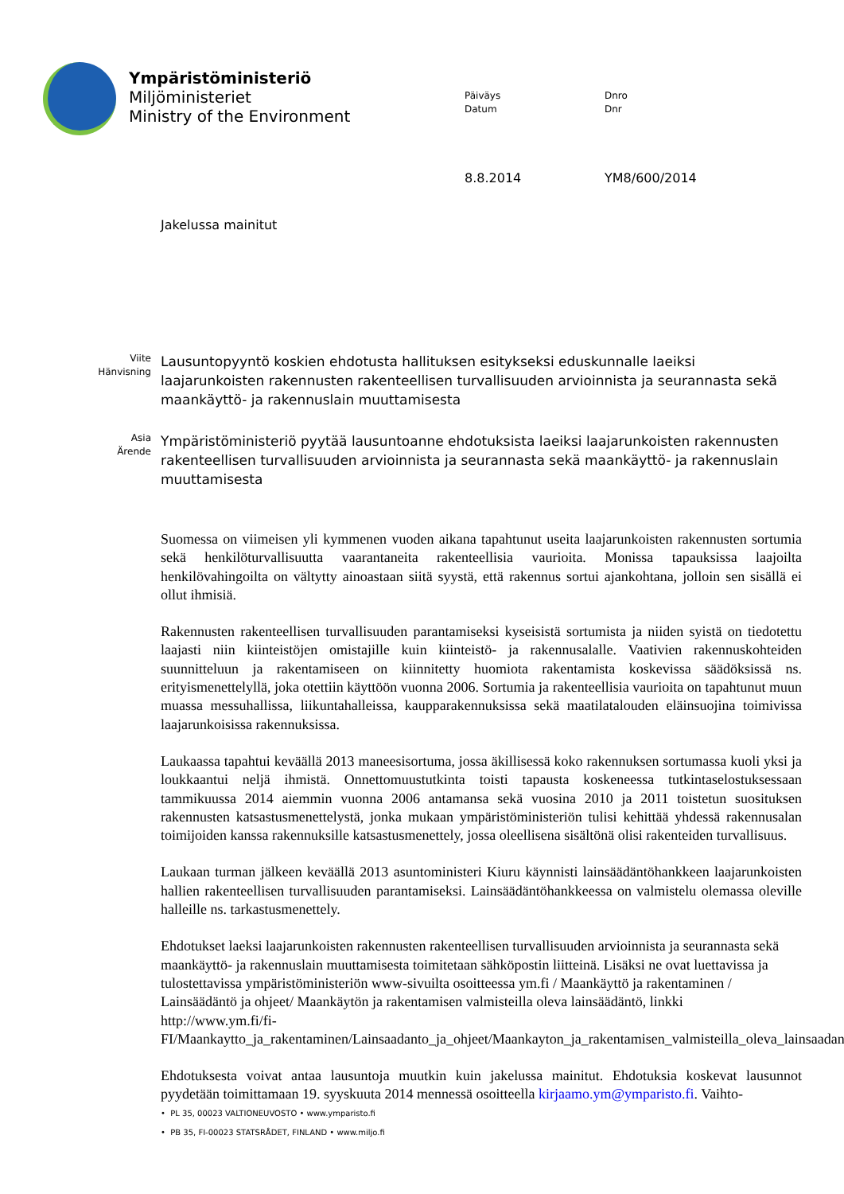Ympäristöministeriö
Miljöministeriet
Ministry of the Environment
Päiväys
Datum
Dnro
Dnr
8.8.2014 YM8/600/2014
Jakelussa mainitut
Viite
Hänvisning
Lausuntopyyntö koskien ehdotusta hallituksen esitykseksi eduskunnalle laeiksi laajarunkoisten rakennusten rakenteellisen turvallisuuden arvioinnista ja seurannasta sekä maankäyttö- ja rakennuslain muuttamisesta
Asia
Ärende
Ympäristöministeriö pyytää lausuntoanne ehdotuksista laeiksi laajarunkoisten rakennusten rakenteellisen turvallisuuden arvioinnista ja seurannasta sekä maankäyttö- ja rakennuslain muuttamisesta
Suomessa on viimeisen yli kymmenen vuoden aikana tapahtunut useita laajarunkoisten rakennusten sortumia sekä henkilöturvallisuutta vaarantaneita rakenteellisia vaurioita. Monissa tapauksissa laajoilta henkilövahingoilta on vältytty ainoastaan siitä syystä, että rakennus sortui ajankohtana, jolloin sen sisällä ei ollut ihmisiä.
Rakennusten rakenteellisen turvallisuuden parantamiseksi kyseisistä sortumista ja niiden syistä on tiedotettu laajasti niin kiinteistöjen omistajille kuin kiinteistö- ja rakennusalalle. Vaativien rakennuskohteiden suunnitteluun ja rakentamiseen on kiinnitetty huomiota rakentamista koskevissa säädöksissä ns. erityismenettelyllä, joka otettiin käyttöön vuonna 2006. Sortumia ja rakenteellisia vaurioita on tapahtunut muun muassa messuhallissa, liikuntahalleissa, kaupparakennuksissa sekä maatilatalouden eläinsuojina toimivissa laajarunkoisissa rakennuksissa.
Laukaassa tapahtui keväällä 2013 maneesisortuma, jossa äkillisessä koko rakennuksen sortumassa kuoli yksi ja loukkaantui neljä ihmistä. Onnettomuustutkinta toisti tapausta koskeneessa tutkintaselostuksessaan tammikuussa 2014 aiemmin vuonna 2006 antamansa sekä vuosina 2010 ja 2011 toistetun suosituksen rakennusten katsastusmenettelystä, jonka mukaan ympäristöministeriön tulisi kehittää yhdessä rakennusalan toimijoiden kanssa rakennuksille katsastusmenettely, jossa oleellisena sisältönä olisi rakenteiden turvallisuus.
Laukaan turman jälkeen keväällä 2013 asuntoministeri Kiuru käynnisti lainsäädäntöhankkeen laajarunkoisten hallien rakenteellisen turvallisuuden parantamiseksi. Lainsäädäntöhankkeessa on valmistelu olemassa oleville halleille ns. tarkastusmenettely.
Ehdotukset laeksi laajarunkoisten rakennusten rakenteellisen turvallisuuden arvioinnista ja seurannasta sekä maankäyttö- ja rakennuslain muuttamisesta toimitetaan sähköpostin liitteinä. Lisäksi ne ovat luettavissa ja tulostettavissa ympäristöministeriön www-sivuilta osoitteessa ym.fi / Maankäyttö ja rakentaminen / Lainsäädäntö ja ohjeet/ Maankäytön ja rakentamisen valmisteilla oleva lainsäädäntö, linkki http://www.ym.fi/fi-FI/Maankaytto_ja_rakentaminen/Lainsaadanto_ja_ohjeet/Maankayton_ja_rakentamisen_valmisteilla_oleva_lainsaadanto
Ehdotuksesta voivat antaa lausuntoja muutkin kuin jakelussa mainitut. Ehdotuksia koskevat lausunnot pyydetään toimittamaan 19. syyskuuta 2014 mennessä osoitteella kirjaamo.ym@ymparisto.fi. Vaihto-
• PL 35, 00023 VALTIONEUVOSTO • www.ymparisto.fi
• PB 35, FI-00023 STATSRÅDET, FINLAND • www.miljo.fi